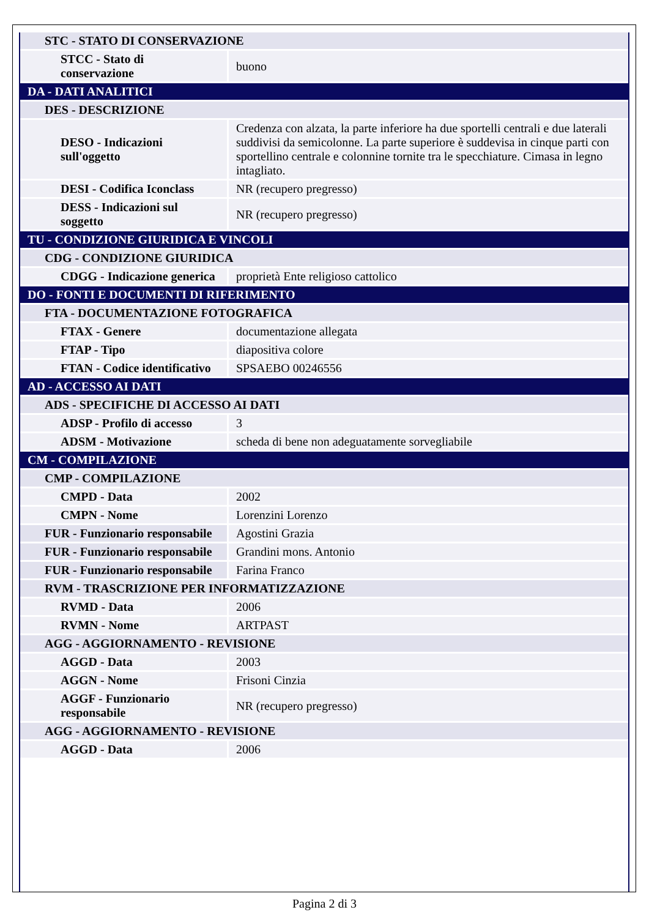| STC - STATO DI CONSERVAZIONE | |
| STCC - Stato di conservazione | buono |
| DA - DATI ANALITICI | |
| DES - DESCRIZIONE | |
| DESO - Indicazioni sull'oggetto | Credenza con alzata, la parte inferiore ha due sportelli centrali e due laterali suddivisi da semicolonne. La parte superiore è suddevisa in cinque parti con sportellino centrale e colonnine tornite tra le specchiature. Cimasa in legno intagliato. |
| DESI - Codifica Iconclass | NR (recupero pregresso) |
| DESS - Indicazioni sul soggetto | NR (recupero pregresso) |
| TU - CONDIZIONE GIURIDICA E VINCOLI | |
| CDG - CONDIZIONE GIURIDICA | |
| CDGG - Indicazione generica | proprietà Ente religioso cattolico |
| DO - FONTI E DOCUMENTI DI RIFERIMENTO | |
| FTA - DOCUMENTAZIONE FOTOGRAFICA | |
| FTAX - Genere | documentazione allegata |
| FTAP - Tipo | diapositiva colore |
| FTAN - Codice identificativo | SPSAEBO 00246556 |
| AD - ACCESSO AI DATI | |
| ADS - SPECIFICHE DI ACCESSO AI DATI | |
| ADSP - Profilo di accesso | 3 |
| ADSM - Motivazione | scheda di bene non adeguatamente sorvegliabile |
| CM - COMPILAZIONE | |
| CMP - COMPILAZIONE | |
| CMPD - Data | 2002 |
| CMPN - Nome | Lorenzini Lorenzo |
| FUR - Funzionario responsabile | Agostini Grazia |
| FUR - Funzionario responsabile | Grandini mons. Antonio |
| FUR - Funzionario responsabile | Farina Franco |
| RVM - TRASCRIZIONE PER INFORMATIZZAZIONE | |
| RVMD - Data | 2006 |
| RVMN - Nome | ARTPAST |
| AGG - AGGIORNAMENTO - REVISIONE | |
| AGGD - Data | 2003 |
| AGGN - Nome | Frisoni Cinzia |
| AGGF - Funzionario responsabile | NR (recupero pregresso) |
| AGG - AGGIORNAMENTO - REVISIONE | |
| AGGD - Data | 2006 |
Pagina 2 di 3